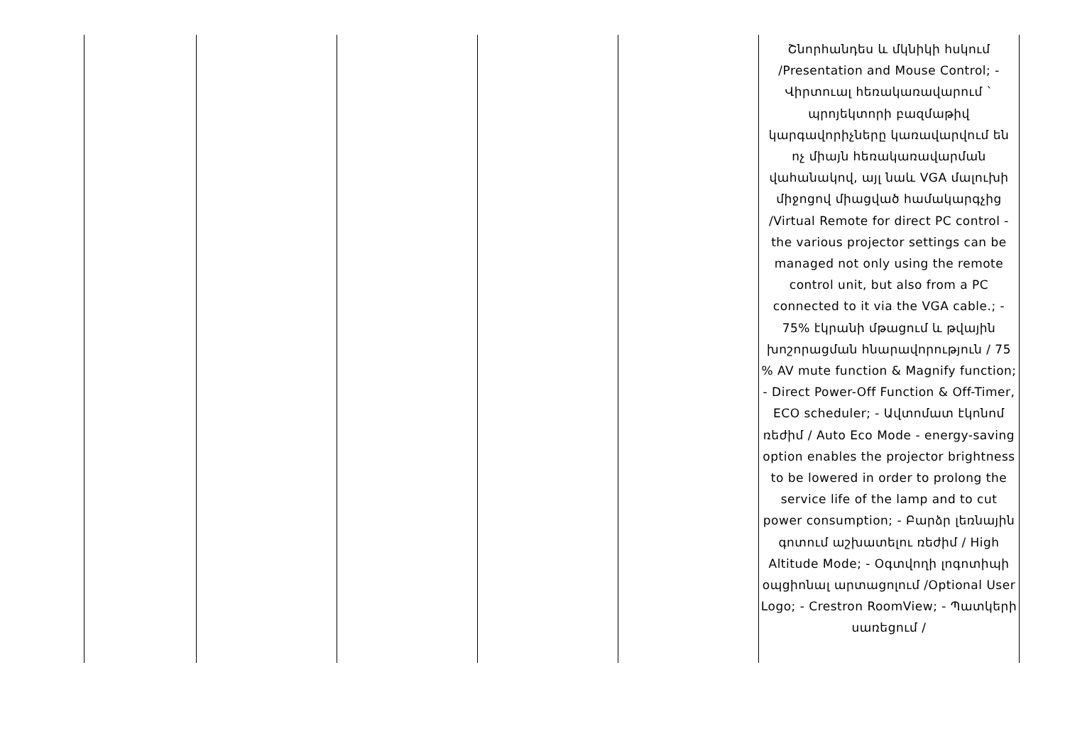| | | | | | Շնորհանդես և մկնիկի հսկում /Presentation and Mouse Control; - Վիրտուալ հեռակառավարում ` պրոյեկտորի բազմաթիվ կարգավորիչները կառավարվում են ոչ միայն հեռակառավարման վահանակով, այլ նաև VGA մալուխի միջոցով միացված համակարգչից /Virtual Remote for direct PC control - the various projector settings can be managed not only using the remote control unit, but also from a PC connected to it via the VGA cable.; - 75% էկրանի մթացում և թվային խոշորացման հնարավորություն / 75 % AV mute function & Magnify function; - Direct Power-Off Function & Off-Timer, ECO scheduler; - Ավտոմատ էկոնոմ ռեժիմ / Auto Eco Mode - energy-saving option enables the projector brightness to be lowered in order to prolong the service life of the lamp and to cut power consumption; - Բարձր լեռնային գոտում աշխատելու ռեժիմ / High Altitude Mode; - Օգտվողի լոգոտիպի օպցիոնալ արտացոլում /Optional User Logo; - Crestron RoomView; - Պատկերի սառեցում / |